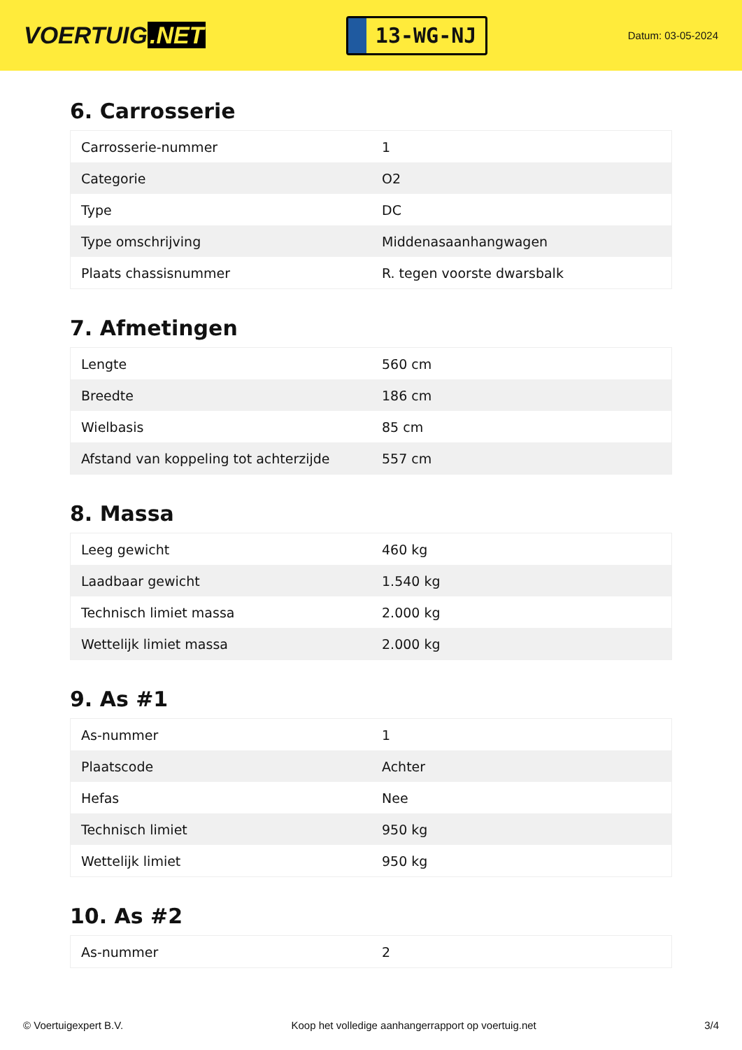VOERTUIG.NET
13-WG-NJ
Datum: 03-05-2024
6. Carrosserie
| Carrosserie-nummer | 1 |
| Categorie | O2 |
| Type | DC |
| Type omschrijving | Middenasaanhangwagen |
| Plaats chassisnummer | R. tegen voorste dwarsbalk |
7. Afmetingen
| Lengte | 560 cm |
| Breedte | 186 cm |
| Wielbasis | 85 cm |
| Afstand van koppeling tot achterzijde | 557 cm |
8. Massa
| Leeg gewicht | 460 kg |
| Laadbaar gewicht | 1.540 kg |
| Technisch limiet massa | 2.000 kg |
| Wettelijk limiet massa | 2.000 kg |
9. As #1
| As-nummer | 1 |
| Plaatscode | Achter |
| Hefas | Nee |
| Technisch limiet | 950 kg |
| Wettelijk limiet | 950 kg |
10. As #2
| As-nummer | 2 |
© Voertuigexpert B.V. Koop het volledige aanhangerrapport op voertuig.net 3/4